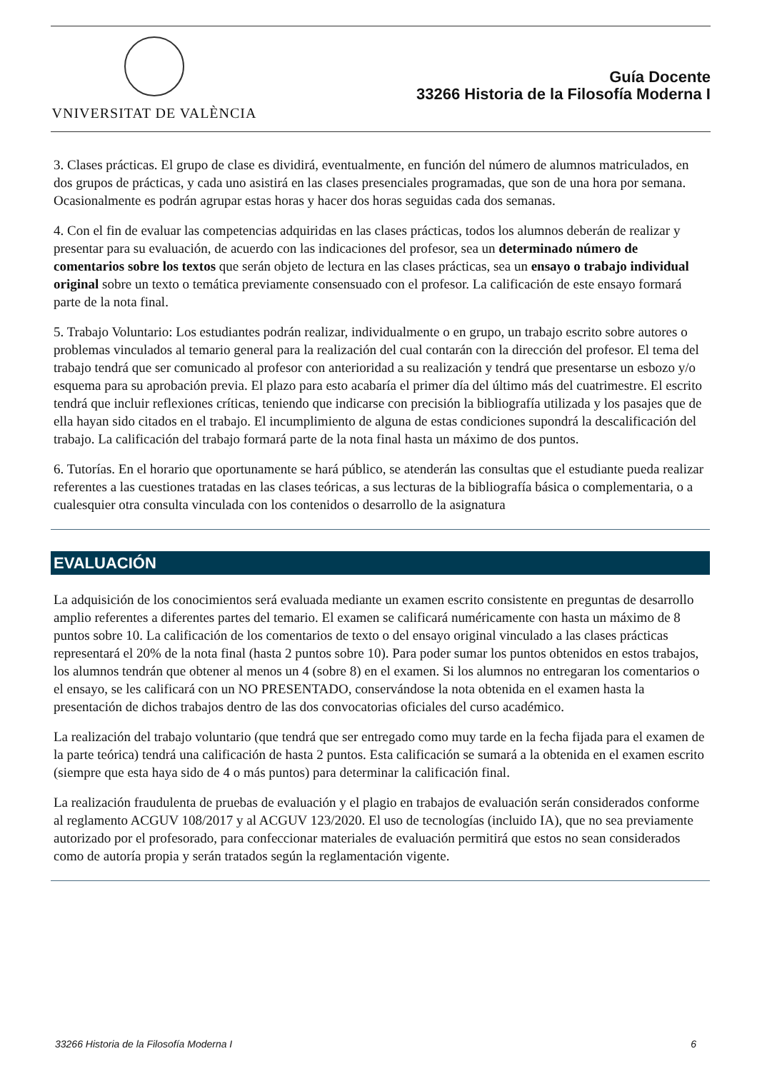VNIVERSITAT DE VALÈNCIA
Guía Docente
33266 Historia de la Filosofía Moderna I
3. Clases prácticas. El grupo de clase es dividirá, eventualmente, en función del número de alumnos matriculados, en dos grupos de prácticas, y cada uno asistirá en las clases presenciales programadas, que son de una hora por semana. Ocasionalmente es podrán agrupar estas horas y hacer dos horas seguidas cada dos semanas.
4. Con el fin de evaluar las competencias adquiridas en las clases prácticas, todos los alumnos deberán de realizar y presentar para su evaluación, de acuerdo con las indicaciones del profesor, sea un determinado número de comentarios sobre los textos que serán objeto de lectura en las clases prácticas, sea un ensayo o trabajo individual original sobre un texto o temática previamente consensuado con el profesor. La calificación de este ensayo formará parte de la nota final.
5. Trabajo Voluntario: Los estudiantes podrán realizar, individualmente o en grupo, un trabajo escrito sobre autores o problemas vinculados al temario general para la realización del cual contarán con la dirección del profesor. El tema del trabajo tendrá que ser comunicado al profesor con anterioridad a su realización y tendrá que presentarse un esbozo y/o esquema para su aprobación previa. El plazo para esto acabaría el primer día del último más del cuatrimestre. El escrito tendrá que incluir reflexiones críticas, teniendo que indicarse con precisión la bibliografía utilizada y los pasajes que de ella hayan sido citados en el trabajo. El incumplimiento de alguna de estas condiciones supondrá la descalificación del trabajo. La calificación del trabajo formará parte de la nota final hasta un máximo de dos puntos.
6. Tutorías. En el horario que oportunamente se hará público, se atenderán las consultas que el estudiante pueda realizar referentes a las cuestiones tratadas en las clases teóricas, a sus lecturas de la bibliografía básica o complementaria, o a cualesquier otra consulta vinculada con los contenidos o desarrollo de la asignatura
EVALUACIÓN
La adquisición de los conocimientos será evaluada mediante un examen escrito consistente en preguntas de desarrollo amplio referentes a diferentes partes del temario. El examen se calificará numéricamente con hasta un máximo de 8 puntos sobre 10. La calificación de los comentarios de texto o del ensayo original vinculado a las clases prácticas representará el 20% de la nota final (hasta 2 puntos sobre 10). Para poder sumar los puntos obtenidos en estos trabajos, los alumnos tendrán que obtener al menos un 4 (sobre 8) en el examen. Si los alumnos no entregaran los comentarios o el ensayo, se les calificará con un NO PRESENTADO, conservándose la nota obtenida en el examen hasta la presentación de dichos trabajos dentro de las dos convocatorias oficiales del curso académico.
La realización del trabajo voluntario (que tendrá que ser entregado como muy tarde en la fecha fijada para el examen de la parte teórica) tendrá una calificación de hasta 2 puntos. Esta calificación se sumará a la obtenida en el examen escrito (siempre que esta haya sido de 4 o más puntos) para determinar la calificación final.
La realización fraudulenta de pruebas de evaluación y el plagio en trabajos de evaluación serán considerados conforme al reglamento ACGUV 108/2017 y al ACGUV 123/2020. El uso de tecnologías (incluido IA), que no sea previamente autorizado por el profesorado, para confeccionar materiales de evaluación permitirá que estos no sean considerados como de autoría propia y serán tratados según la reglamentación vigente.
33266 Historia de la Filosofía Moderna I 6